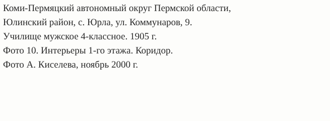Коми-Пермяцкий автономный округ Пермской области,
Юлинский район, с. Юрла, ул. Коммунаров, 9.
Училище мужское 4-классное. 1905 г.
Фото 10. Интерьеры 1-го этажа. Коридор.
Фото А. Киселева, ноябрь 2000 г.